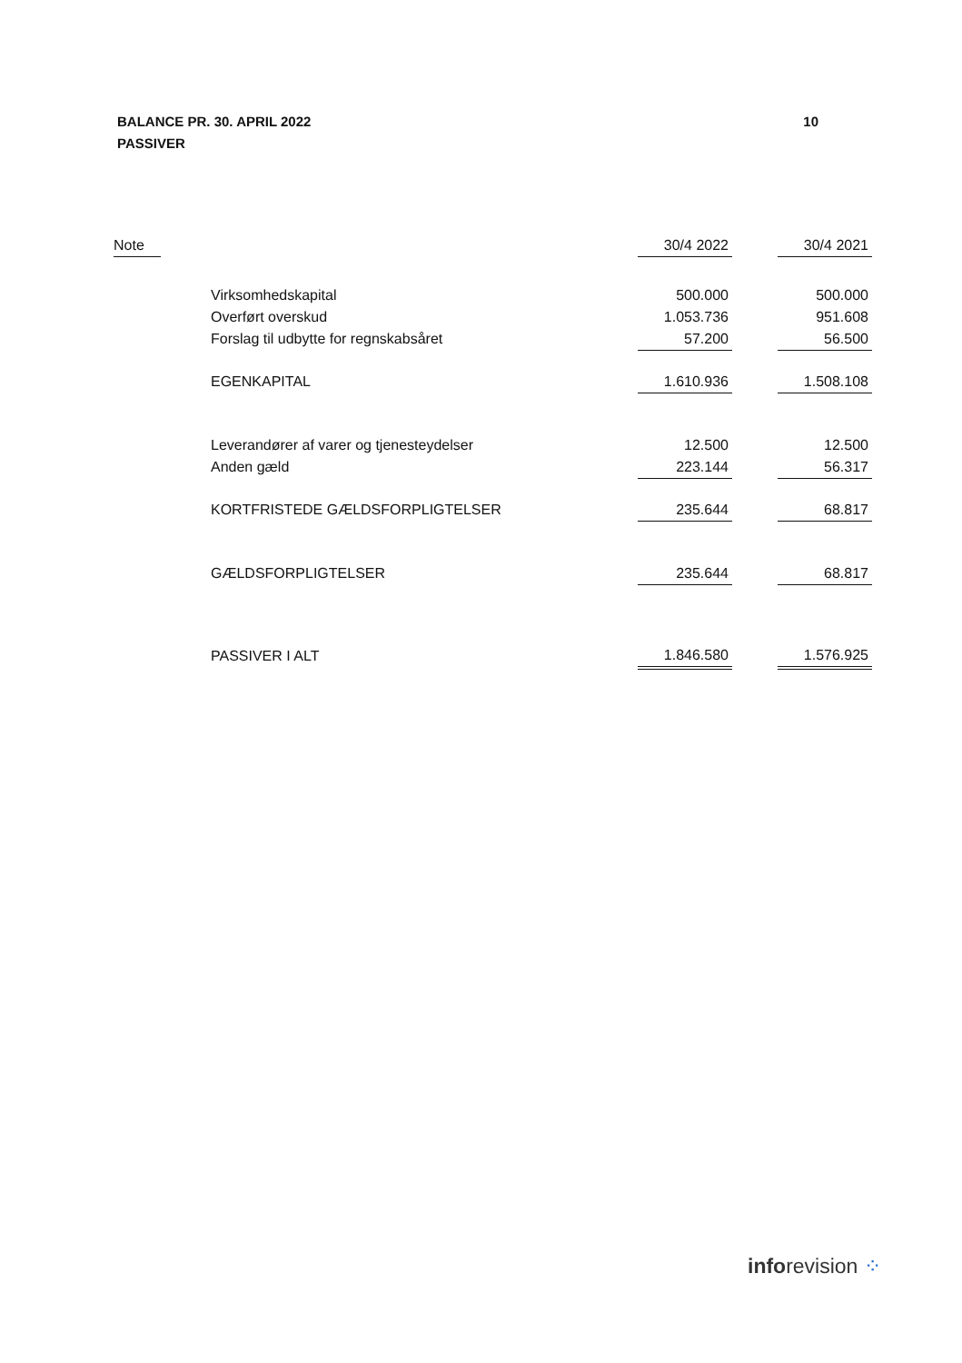BALANCE PR. 30. APRIL 2022
PASSIVER
10
| Note | | 30/4 2022 | | 30/4 2021 |
| --- | --- | --- | --- | --- |
| | Virksomhedskapital | 500.000 | | 500.000 |
| | Overført overskud | 1.053.736 | | 951.608 |
| | Forslag til udbytte for regnskabsåret | 57.200 | | 56.500 |
| | EGENKAPITAL | 1.610.936 | | 1.508.108 |
| | Leverandører af varer og tjenesteydelser | 12.500 | | 12.500 |
| | Anden gæld | 223.144 | | 56.317 |
| | KORTFRISTEDE GÆLDSFORPLIGTELSER | 235.644 | | 68.817 |
| | GÆLDSFORPLIGTELSER | 235.644 | | 68.817 |
| | PASSIVER I ALT | 1.846.580 | | 1.576.925 |
inforevision ⁘